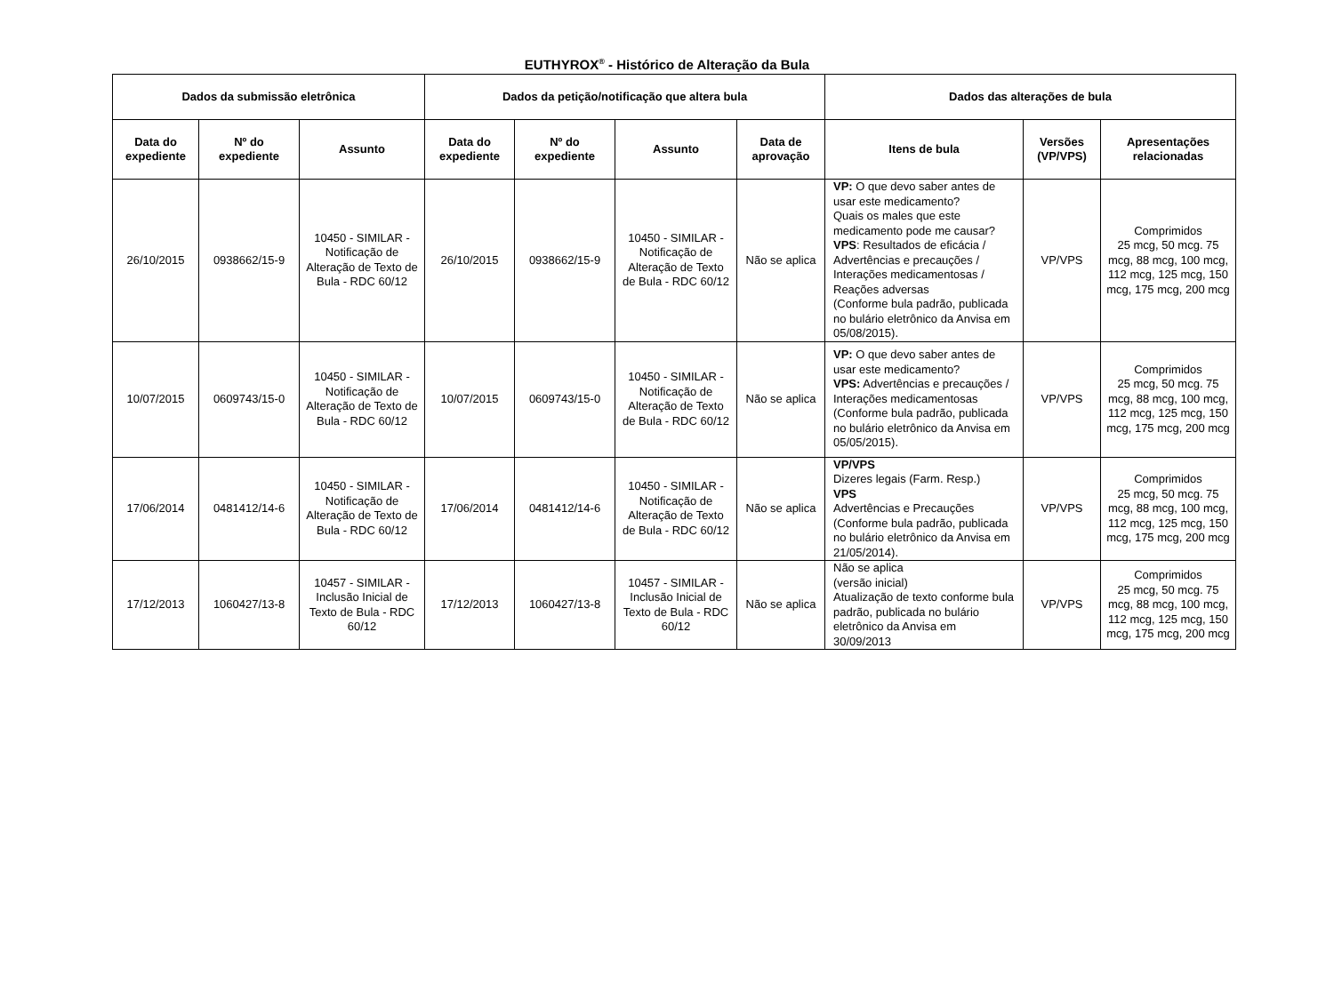EUTHYROX<sup>®</sup> - Histórico de Alteração da Bula
| Dados da submissão eletrônica | | | Dados da petição/notificação que altera bula | | | | Dados das alterações de bula | | |
| --- | --- | --- | --- | --- | --- | --- | --- | --- | --- |
| Data do expediente | Nº do expediente | Assunto | Data do expediente | Nº do expediente | Assunto | Data de aprovação | Itens de bula | Versões (VP/VPS) | Apresentações relacionadas |
| 26/10/2015 | 0938662/15-9 | 10450 - SIMILAR - Notificação de Alteração de Texto de Bula - RDC 60/12 | 26/10/2015 | 0938662/15-9 | 10450 - SIMILAR - Notificação de Alteração de Texto de Bula - RDC 60/12 | Não se aplica | VP: O que devo saber antes de usar este medicamento? Quais os males que este medicamento pode me causar? VPS : Resultados de eficácia / Advertências e precauções / Interações medicamentosas / Reações adversas (Conforme bula padrão, publicada no bulário eletrônico da Anvisa em 05/08/2015). | VP/VPS | Comprimidos 25 mcg, 50 mcg. 75 mcg, 88 mcg, 100 mcg, 112 mcg, 125 mcg, 150 mcg, 175 mcg, 200 mcg |
| 10/07/2015 | 0609743/15-0 | 10450 - SIMILAR - Notificação de Alteração de Texto de Bula - RDC 60/12 | 10/07/2015 | 0609743/15-0 | 10450 - SIMILAR - Notificação de Alteração de Texto de Bula - RDC 60/12 | Não se aplica | VP: O que devo saber antes de usar este medicamento? VPS: Advertências e precauções / Interações medicamentosas (Conforme bula padrão, publicada no bulário eletrônico da Anvisa em 05/05/2015). | VP/VPS | Comprimidos 25 mcg, 50 mcg. 75 mcg, 88 mcg, 100 mcg, 112 mcg, 125 mcg, 150 mcg, 175 mcg, 200 mcg |
| 17/06/2014 | 0481412/14-6 | 10450 - SIMILAR - Notificação de Alteração de Texto de Bula - RDC 60/12 | 17/06/2014 | 0481412/14-6 | 10450 - SIMILAR - Notificação de Alteração de Texto de Bula - RDC 60/12 | Não se aplica | VP/VPS Dizeres legais (Farm. Resp.) VPS Advertências e Precauções (Conforme bula padrão, publicada no bulário eletrônico da Anvisa em 21/05/2014). | VP/VPS | Comprimidos 25 mcg, 50 mcg. 75 mcg, 88 mcg, 100 mcg, 112 mcg, 125 mcg, 150 mcg, 175 mcg, 200 mcg |
| 17/12/2013 | 1060427/13-8 | 10457 - SIMILAR - Inclusão Inicial de Texto de Bula - RDC 60/12 | 17/12/2013 | 1060427/13-8 | 10457 - SIMILAR - Inclusão Inicial de Texto de Bula - RDC 60/12 | Não se aplica | Não se aplica (versão inicial) Atualização de texto conforme bula padrão, publicada no bulário eletrônico da Anvisa em 30/09/2013 | VP/VPS | Comprimidos 25 mcg, 50 mcg. 75 mcg, 88 mcg, 100 mcg, 112 mcg, 125 mcg, 150 mcg, 175 mcg, 200 mcg |